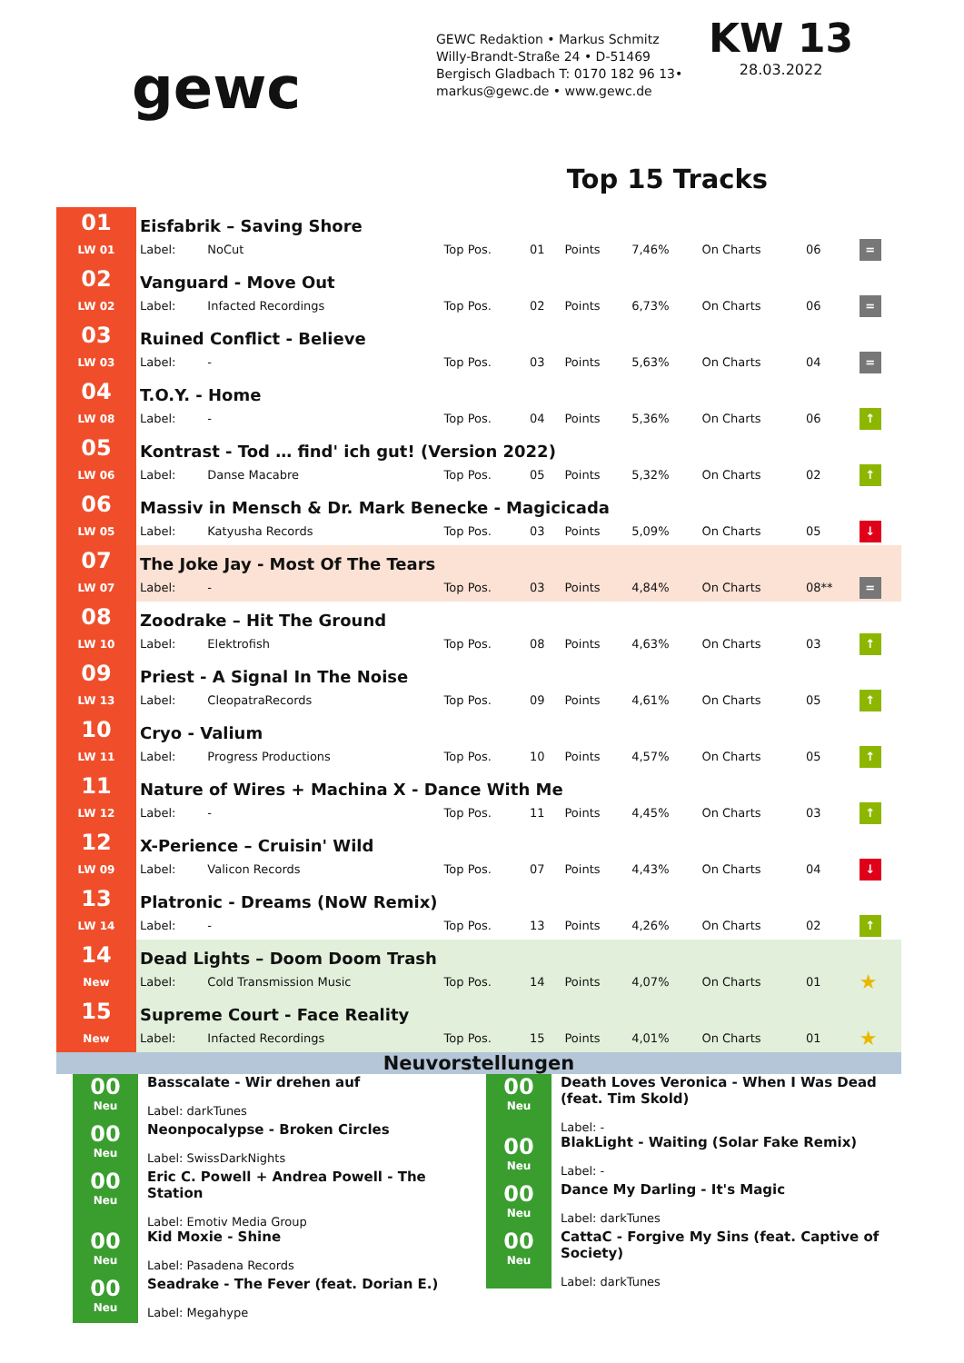gewc
GEWC Redaktion • Markus Schmitz
Willy-Brandt-Straße 24 • D-51469
Bergisch Gladbach T: 0170 182 96 13•
markus@gewc.de • www.gewc.de
KW 13
28.03.2022
Top 15 Tracks
| 01 | Eisfabrik – Saving Shore | | | | | | | | |
| LW 01 | Label: | NoCut | Top Pos. | 01 | Points | 7,46% | On Charts | 06 | = |
| 02 | Vanguard - Move Out | | | | | | | | |
| LW 02 | Label: | Infacted Recordings | Top Pos. | 02 | Points | 6,73% | On Charts | 06 | = |
| 03 | Ruined Conflict - Believe | | | | | | | | |
| LW 03 | Label: | - | Top Pos. | 03 | Points | 5,63% | On Charts | 04 | = |
| 04 | T.O.Y. - Home | | | | | | | | |
| LW 08 | Label: | - | Top Pos. | 04 | Points | 5,36% | On Charts | 06 | ↑ |
| 05 | Kontrast - Tod … find' ich gut! (Version 2022) | | | | | | | | |
| LW 06 | Label: | Danse Macabre | Top Pos. | 05 | Points | 5,32% | On Charts | 02 | ↑ |
| 06 | Massiv in Mensch & Dr. Mark Benecke - Magicicada | | | | | | | | |
| LW 05 | Label: | Katyusha Records | Top Pos. | 03 | Points | 5,09% | On Charts | 05 | ↓ |
| 07 | The Joke Jay - Most Of The Tears | | | | | | | | |
| LW 07 | Label: | - | Top Pos. | 03 | Points | 4,84% | On Charts | 08** | = |
| 08 | Zoodrake – Hit The Ground | | | | | | | | |
| LW 10 | Label: | Elektrofish | Top Pos. | 08 | Points | 4,63% | On Charts | 03 | ↑ |
| 09 | Priest - A Signal In The Noise | | | | | | | | |
| LW 13 | Label: | CleopatraRecords | Top Pos. | 09 | Points | 4,61% | On Charts | 05 | ↑ |
| 10 | Cryo - Valium | | | | | | | | |
| LW 11 | Label: | Progress Productions | Top Pos. | 10 | Points | 4,57% | On Charts | 05 | ↑ |
| 11 | Nature of Wires + Machina X - Dance With Me | | | | | | | | |
| LW 12 | Label: | - | Top Pos. | 11 | Points | 4,45% | On Charts | 03 | ↑ |
| 12 | X-Perience – Cruisin' Wild | | | | | | | | |
| LW 09 | Label: | Valicon Records | Top Pos. | 07 | Points | 4,43% | On Charts | 04 | ↓ |
| 13 | Platronic - Dreams (NoW Remix) | | | | | | | | |
| LW 14 | Label: | - | Top Pos. | 13 | Points | 4,26% | On Charts | 02 | ↑ |
| 14 | Dead Lights – Doom Doom Trash | | | | | | | | |
| New | Label: | Cold Transmission Music | Top Pos. | 14 | Points | 4,07% | On Charts | 01 | ★ |
| 15 | Supreme Court - Face Reality | | | | | | | | |
| New | Label: | Infacted Recordings | Top Pos. | 15 | Points | 4,01% | On Charts | 01 | ★ |
Neuvorstellungen
00
Neu
Basscalate - Wir drehen auf
Label: darkTunes
00
Neu
Neonpocalypse - Broken Circles
Label: SwissDarkNights
00
Neu
Eric C. Powell + Andrea Powell - The Station
Label: Emotiv Media Group
00
Neu
Kid Moxie - Shine
Label: Pasadena Records
00
Neu
Seadrake - The Fever (feat. Dorian E.)
Label: Megahype
00
Neu
Death Loves Veronica - When I Was Dead (feat. Tim Skold)
Label: -
00
Neu
BlakLight - Waiting (Solar Fake Remix)
Label: -
00
Neu
Dance My Darling - It's Magic
Label: darkTunes
00
Neu
CattaC - Forgive My Sins (feat. Captive of Society)
Label: darkTunes